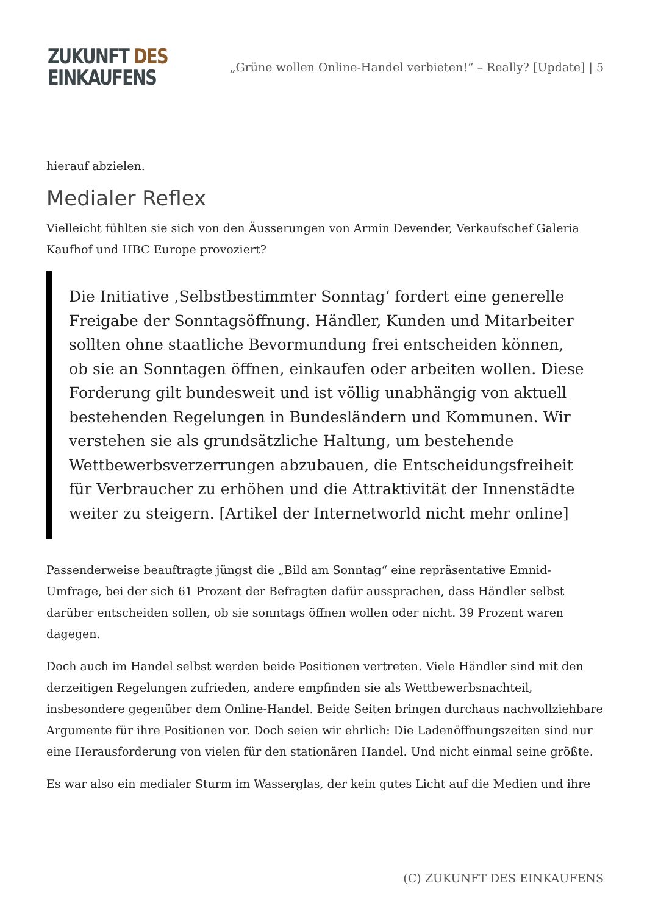ZUKUNFT DES
EINKAUFENS
„Grüne wollen Online-Handel verbieten!“ – Really? [Update] | 5
hierauf abzielen.
Medialer Reflex
Vielleicht fühlten sie sich von den Äusserungen von Armin Devender, Verkaufschef Galeria Kaufhof und HBC Europe provoziert?
Die Initiative ‚Selbstbestimmter Sonntag‘ fordert eine generelle Freigabe der Sonntagsöffnung. Händler, Kunden und Mitarbeiter sollten ohne staatliche Bevormundung frei entscheiden können, ob sie an Sonntagen öffnen, einkaufen oder arbeiten wollen. Diese Forderung gilt bundesweit und ist völlig unabhängig von aktuell bestehenden Regelungen in Bundesländern und Kommunen. Wir verstehen sie als grundsätzliche Haltung, um bestehende Wettbewerbsverzerrungen abzubauen, die Entscheidungsfreiheit für Verbraucher zu erhöhen und die Attraktivität der Innenstädte weiter zu steigern. [Artikel der Internetworld nicht mehr online]
Passenderweise beauftragte jüngst die „Bild am Sonntag“ eine repräsentative Emnid-Umfrage, bei der sich 61 Prozent der Befragten dafür aussprachen, dass Händler selbst darüber entscheiden sollen, ob sie sonntags öffnen wollen oder nicht. 39 Prozent waren dagegen.
Doch auch im Handel selbst werden beide Positionen vertreten. Viele Händler sind mit den derzeitigen Regelungen zufrieden, andere empfinden sie als Wettbewerbsnachteil, insbesondere gegenüber dem Online-Handel. Beide Seiten bringen durchaus nachvollziehbare Argumente für ihre Positionen vor. Doch seien wir ehrlich: Die Ladenöffnungszeiten sind nur eine Herausforderung von vielen für den stationären Handel. Und nicht einmal seine größte.
Es war also ein medialer Sturm im Wasserglas, der kein gutes Licht auf die Medien und ihre
(C) ZUKUNFT DES EINKAUFENS